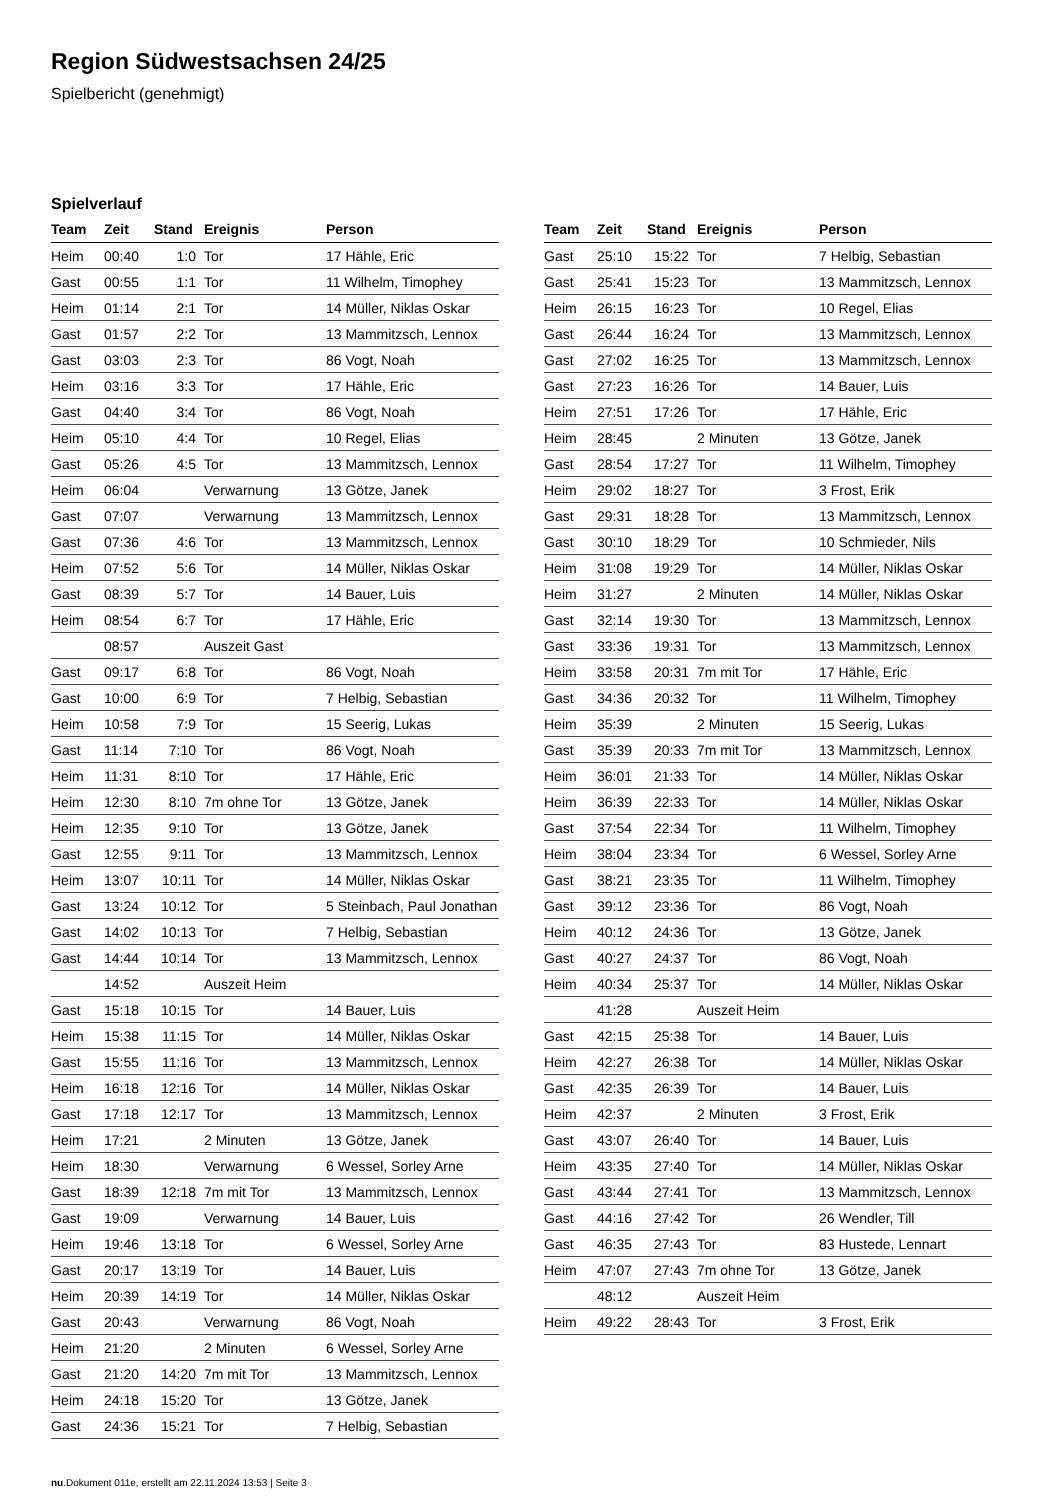Region Südwestsachsen 24/25
Spielbericht (genehmigt)
Spielverlauf
| Team | Zeit | Stand | Ereignis | Person |
| --- | --- | --- | --- | --- |
| Heim | 00:40 | 1:0 | Tor | 17 Hähle, Eric |
| Gast | 00:55 | 1:1 | Tor | 11 Wilhelm, Timophey |
| Heim | 01:14 | 2:1 | Tor | 14 Müller, Niklas Oskar |
| Gast | 01:57 | 2:2 | Tor | 13 Mammitzsch, Lennox |
| Gast | 03:03 | 2:3 | Tor | 86 Vogt, Noah |
| Heim | 03:16 | 3:3 | Tor | 17 Hähle, Eric |
| Gast | 04:40 | 3:4 | Tor | 86 Vogt, Noah |
| Heim | 05:10 | 4:4 | Tor | 10 Regel, Elias |
| Gast | 05:26 | 4:5 | Tor | 13 Mammitzsch, Lennox |
| Heim | 06:04 | | Verwarnung | 13 Götze, Janek |
| Gast | 07:07 | | Verwarnung | 13 Mammitzsch, Lennox |
| Gast | 07:36 | 4:6 | Tor | 13 Mammitzsch, Lennox |
| Heim | 07:52 | 5:6 | Tor | 14 Müller, Niklas Oskar |
| Gast | 08:39 | 5:7 | Tor | 14 Bauer, Luis |
| Heim | 08:54 | 6:7 | Tor | 17 Hähle, Eric |
| | 08:57 | | Auszeit Gast | |
| Gast | 09:17 | 6:8 | Tor | 86 Vogt, Noah |
| Gast | 10:00 | 6:9 | Tor | 7 Helbig, Sebastian |
| Heim | 10:58 | 7:9 | Tor | 15 Seerig, Lukas |
| Gast | 11:14 | 7:10 | Tor | 86 Vogt, Noah |
| Heim | 11:31 | 8:10 | Tor | 17 Hähle, Eric |
| Heim | 12:30 | 8:10 | 7m ohne Tor | 13 Götze, Janek |
| Heim | 12:35 | 9:10 | Tor | 13 Götze, Janek |
| Gast | 12:55 | 9:11 | Tor | 13 Mammitzsch, Lennox |
| Heim | 13:07 | 10:11 | Tor | 14 Müller, Niklas Oskar |
| Gast | 13:24 | 10:12 | Tor | 5 Steinbach, Paul Jonathan |
| Gast | 14:02 | 10:13 | Tor | 7 Helbig, Sebastian |
| Gast | 14:44 | 10:14 | Tor | 13 Mammitzsch, Lennox |
| | 14:52 | | Auszeit Heim | |
| Gast | 15:18 | 10:15 | Tor | 14 Bauer, Luis |
| Heim | 15:38 | 11:15 | Tor | 14 Müller, Niklas Oskar |
| Gast | 15:55 | 11:16 | Tor | 13 Mammitzsch, Lennox |
| Heim | 16:18 | 12:16 | Tor | 14 Müller, Niklas Oskar |
| Gast | 17:18 | 12:17 | Tor | 13 Mammitzsch, Lennox |
| Heim | 17:21 | | 2 Minuten | 13 Götze, Janek |
| Heim | 18:30 | | Verwarnung | 6 Wessel, Sorley Arne |
| Gast | 18:39 | 12:18 | 7m mit Tor | 13 Mammitzsch, Lennox |
| Gast | 19:09 | | Verwarnung | 14 Bauer, Luis |
| Heim | 19:46 | 13:18 | Tor | 6 Wessel, Sorley Arne |
| Gast | 20:17 | 13:19 | Tor | 14 Bauer, Luis |
| Heim | 20:39 | 14:19 | Tor | 14 Müller, Niklas Oskar |
| Gast | 20:43 | | Verwarnung | 86 Vogt, Noah |
| Heim | 21:20 | | 2 Minuten | 6 Wessel, Sorley Arne |
| Gast | 21:20 | 14:20 | 7m mit Tor | 13 Mammitzsch, Lennox |
| Heim | 24:18 | 15:20 | Tor | 13 Götze, Janek |
| Gast | 24:36 | 15:21 | Tor | 7 Helbig, Sebastian |
| Team | Zeit | Stand | Ereignis | Person |
| --- | --- | --- | --- | --- |
| Gast | 25:10 | 15:22 | Tor | 7 Helbig, Sebastian |
| Gast | 25:41 | 15:23 | Tor | 13 Mammitzsch, Lennox |
| Heim | 26:15 | 16:23 | Tor | 10 Regel, Elias |
| Gast | 26:44 | 16:24 | Tor | 13 Mammitzsch, Lennox |
| Gast | 27:02 | 16:25 | Tor | 13 Mammitzsch, Lennox |
| Gast | 27:23 | 16:26 | Tor | 14 Bauer, Luis |
| Heim | 27:51 | 17:26 | Tor | 17 Hähle, Eric |
| Heim | 28:45 | | 2 Minuten | 13 Götze, Janek |
| Gast | 28:54 | 17:27 | Tor | 11 Wilhelm, Timophey |
| Heim | 29:02 | 18:27 | Tor | 3 Frost, Erik |
| Gast | 29:31 | 18:28 | Tor | 13 Mammitzsch, Lennox |
| Gast | 30:10 | 18:29 | Tor | 10 Schmieder, Nils |
| Heim | 31:08 | 19:29 | Tor | 14 Müller, Niklas Oskar |
| Heim | 31:27 | | 2 Minuten | 14 Müller, Niklas Oskar |
| Gast | 32:14 | 19:30 | Tor | 13 Mammitzsch, Lennox |
| Gast | 33:36 | 19:31 | Tor | 13 Mammitzsch, Lennox |
| Heim | 33:58 | 20:31 | 7m mit Tor | 17 Hähle, Eric |
| Gast | 34:36 | 20:32 | Tor | 11 Wilhelm, Timophey |
| Heim | 35:39 | | 2 Minuten | 15 Seerig, Lukas |
| Gast | 35:39 | 20:33 | 7m mit Tor | 13 Mammitzsch, Lennox |
| Heim | 36:01 | 21:33 | Tor | 14 Müller, Niklas Oskar |
| Heim | 36:39 | 22:33 | Tor | 14 Müller, Niklas Oskar |
| Gast | 37:54 | 22:34 | Tor | 11 Wilhelm, Timophey |
| Heim | 38:04 | 23:34 | Tor | 6 Wessel, Sorley Arne |
| Gast | 38:21 | 23:35 | Tor | 11 Wilhelm, Timophey |
| Gast | 39:12 | 23:36 | Tor | 86 Vogt, Noah |
| Heim | 40:12 | 24:36 | Tor | 13 Götze, Janek |
| Gast | 40:27 | 24:37 | Tor | 86 Vogt, Noah |
| Heim | 40:34 | 25:37 | Tor | 14 Müller, Niklas Oskar |
| | 41:28 | | Auszeit Heim | |
| Gast | 42:15 | 25:38 | Tor | 14 Bauer, Luis |
| Heim | 42:27 | 26:38 | Tor | 14 Müller, Niklas Oskar |
| Gast | 42:35 | 26:39 | Tor | 14 Bauer, Luis |
| Heim | 42:37 | | 2 Minuten | 3 Frost, Erik |
| Gast | 43:07 | 26:40 | Tor | 14 Bauer, Luis |
| Heim | 43:35 | 27:40 | Tor | 14 Müller, Niklas Oskar |
| Gast | 43:44 | 27:41 | Tor | 13 Mammitzsch, Lennox |
| Gast | 44:16 | 27:42 | Tor | 26 Wendler, Till |
| Gast | 46:35 | 27:43 | Tor | 83 Hustede, Lennart |
| Heim | 47:07 | 27:43 | 7m ohne Tor | 13 Götze, Janek |
| | 48:12 | | Auszeit Heim | |
| Heim | 49:22 | 28:43 | Tor | 3 Frost, Erik |
nu.Dokument 011e, erstellt am 22.11.2024 13:53 | Seite 3